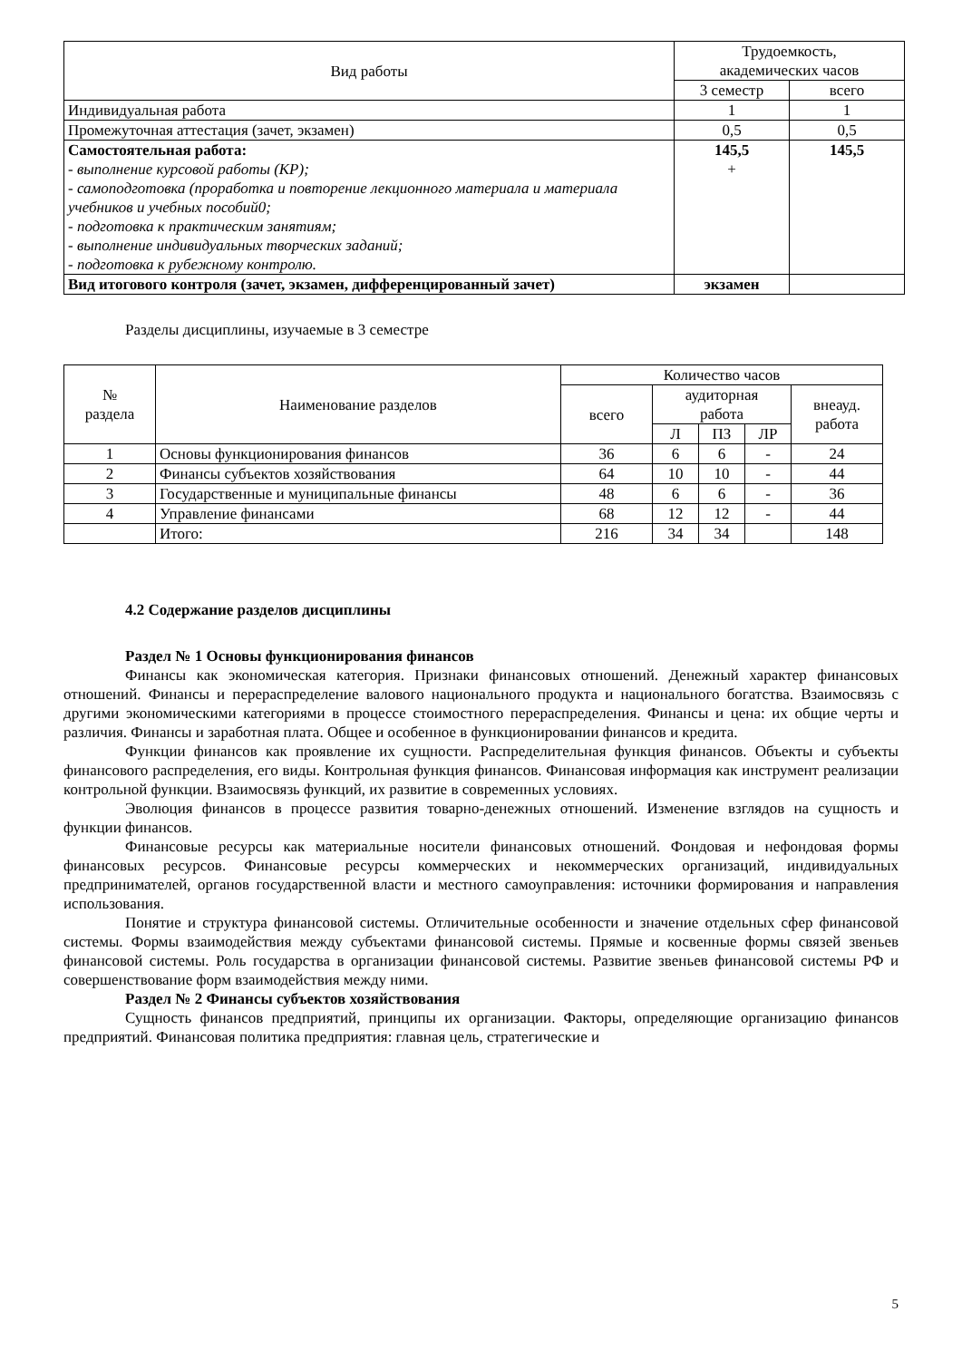| Вид работы | Трудоемкость, академических часов | |
| --- | --- | --- |
| | 3 семестр | всего |
| Индивидуальная работа | 1 | 1 |
| Промежуточная аттестация (зачет, экзамен) | 0,5 | 0,5 |
| Самостоятельная работа: - выполнение курсовой работы (КР); - самоподготовка (проработка и повторение лекционного материала и материала учебников и учебных пособий0; - подготовка к практическим занятиям; - выполнение индивидуальных творческих заданий; - подготовка к рубежному контролю. | 145,5 + | 145,5 |
| Вид итогового контроля (зачет, экзамен, дифференцированный зачет) | экзамен | |
Разделы дисциплины, изучаемые в 3 семестре
| № раздела | Наименование разделов | Количество часов | | | | |
| --- | --- | --- | --- | --- | --- | --- |
| | | всего | аудиторная работа | | | внеауд. работа |
| | | | Л | ПЗ | ЛР | |
| 1 | Основы функционирования финансов | 36 | 6 | 6 | - | 24 |
| 2 | Финансы субъектов хозяйствования | 64 | 10 | 10 | - | 44 |
| 3 | Государственные и муниципальные финансы | 48 | 6 | 6 | - | 36 |
| 4 | Управление финансами | 68 | 12 | 12 | - | 44 |
| | Итого: | 216 | 34 | 34 | | 148 |
4.2 Содержание разделов дисциплины
Раздел № 1 Основы функционирования финансов
Финансы как экономическая категория. Признаки финансовых отношений. Денежный характер финансовых отношений. Финансы и перераспределение валового национального продукта и национального богатства. Взаимосвязь с другими экономическими категориями в процессе стоимостного перераспределения. Финансы и цена: их общие черты и различия. Финансы и заработная плата. Общее и особенное в функционировании финансов и кредита.
Функции финансов как проявление их сущности. Распределительная функция финансов. Объекты и субъекты финансового распределения, его виды. Контрольная функция финансов. Финансовая информация как инструмент реализации контрольной функции. Взаимосвязь функций, их развитие в современных условиях.
Эволюция финансов в процессе развития товарно-денежных отношений. Изменение взглядов на сущность и функции финансов.
Финансовые ресурсы как материальные носители финансовых отношений. Фондовая и нефондовая формы финансовых ресурсов. Финансовые ресурсы коммерческих и некоммерческих организаций, индивидуальных предпринимателей, органов государственной власти и местного самоуправления: источники формирования и направления использования.
Понятие и структура финансовой системы. Отличительные особенности и значение отдельных сфер финансовой системы. Формы взаимодействия между субъектами финансовой системы. Прямые и косвенные формы связей звеньев финансовой системы. Роль государства в организации финансовой системы. Развитие звеньев финансовой системы РФ и совершенствование форм взаимодействия между ними.
Раздел № 2 Финансы субъектов хозяйствования
Сущность финансов предприятий, принципы их организации. Факторы, определяющие организацию финансов предприятий. Финансовая политика предприятия: главная цель, стратегические и
5